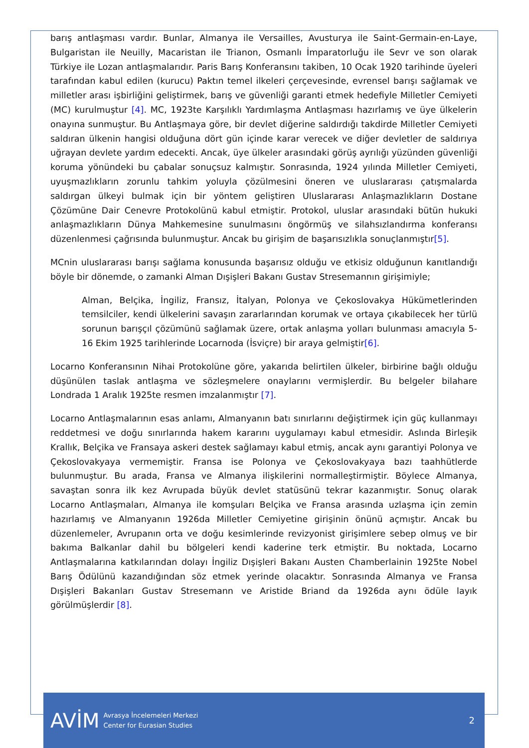barış antlaşması vardır. Bunlar, Almanya ile Versailles, Avusturya ile Saint-Germain-en-Laye, Bulgaristan ile Neuilly, Macaristan ile Trianon, Osmanlı İmparatorluğu ile Sevr ve son olarak Türkiye ile Lozan antlaşmalarıdır. Paris Barış Konferansını takiben, 10 Ocak 1920 tarihinde üyeleri tarafından kabul edilen (kurucu) Paktın temel ilkeleri çerçevesinde, evrensel barışı sağlamak ve milletler arası işbirliğini geliştirmek, barış ve güvenliği garanti etmek hedefiyle Milletler Cemiyeti (MC) kurulmuştur [4]. MC, 1923te Karşılıklı Yardımlaşma Antlaşması hazırlamış ve üye ülkelerin onayına sunmuştur. Bu Antlaşmaya göre, bir devlet diğerine saldırdığı takdirde Milletler Cemiyeti saldıran ülkenin hangisi olduğuna dört gün içinde karar verecek ve diğer devletler de saldırıya uğrayan devlete yardım edecekti. Ancak, üye ülkeler arasındaki görüş ayrılığı yüzünden güvenliği koruma yönündeki bu çabalar sonuçsuz kalmıştır. Sonrasında, 1924 yılında Milletler Cemiyeti, uyuşmazlıkların zorunlu tahkim yoluyla çözülmesini öneren ve uluslararası çatışmalarda saldırgan ülkeyi bulmak için bir yöntem geliştiren Uluslararası Anlaşmazlıkların Dostane Çözümüne Dair Cenevre Protokolünü kabul etmiştir. Protokol, uluslar arasındaki bütün hukuki anlaşmazlıkların Dünya Mahkemesine sunulmasını öngörmüş ve silahsızlandırma konferansı düzenlenmesi çağrısında bulunmuştur. Ancak bu girişim de başarısızlıkla sonuçlanmıştır[5].
MCnin uluslararası barışı sağlama konusunda başarısız olduğu ve etkisiz olduğunun kanıtlandığı böyle bir dönemde, o zamanki Alman Dışişleri Bakanı Gustav Stresemannın girişimiyle;
Alman, Belçika, İngiliz, Fransız, İtalyan, Polonya ve Çekoslovakya Hükümetlerinden temsilciler, kendi ülkelerini savaşın zararlarından korumak ve ortaya çıkabilecek her türlü sorunun barışçıl çözümünü sağlamak üzere, ortak anlaşma yolları bulunması amacıyla 5-16 Ekim 1925 tarihlerinde Locarnoda (İsviçre) bir araya gelmiştir[6].
Locarno Konferansının Nihai Protokolüne göre, yakarıda belirtilen ülkeler, birbirine bağlı olduğu düşünülen taslak antlaşma ve sözleşmelere onaylarını vermişlerdir. Bu belgeler bilahare Londrada 1 Aralık 1925te resmen imzalanmıştır [7].
Locarno Antlaşmalarının esas anlamı, Almanyanın batı sınırlarını değiştirmek için güç kullanmayı reddetmesi ve doğu sınırlarında hakem kararını uygulamayı kabul etmesidir. Aslında Birleşik Krallık, Belçika ve Fransaya askeri destek sağlamayı kabul etmiş, ancak aynı garantiyi Polonya ve Çekoslovakyaya vermemiştir. Fransa ise Polonya ve Çekoslovakyaya bazı taahhütlerde bulunmuştur. Bu arada, Fransa ve Almanya ilişkilerini normalleştirmiştir. Böylece Almanya, savaştan sonra ilk kez Avrupada büyük devlet statüsünü tekrar kazanmıştır. Sonuç olarak Locarno Antlaşmaları, Almanya ile komşuları Belçika ve Fransa arasında uzlaşma için zemin hazırlamış ve Almanyanın 1926da Milletler Cemiyetine girişinin önünü açmıştır. Ancak bu düzenlemeler, Avrupanın orta ve doğu kesimlerinde revizyonist girişimlere sebep olmuş ve bir bakıma Balkanlar dahil bu bölgeleri kendi kaderine terk etmiştir. Bu noktada, Locarno Antlaşmalarına katkılarından dolayı İngiliz Dışişleri Bakanı Austen Chamberlainin 1925te Nobel Barış Ödülünü kazandığından söz etmek yerinde olacaktır. Sonrasında Almanya ve Fransa Dışişleri Bakanları Gustav Stresemann ve Aristide Briand da 1926da aynı ödüle layık görülmüşlerdir [8].
AVİM Avrasya İncelemeleri Merkezi
Center for Eurasian Studies 2